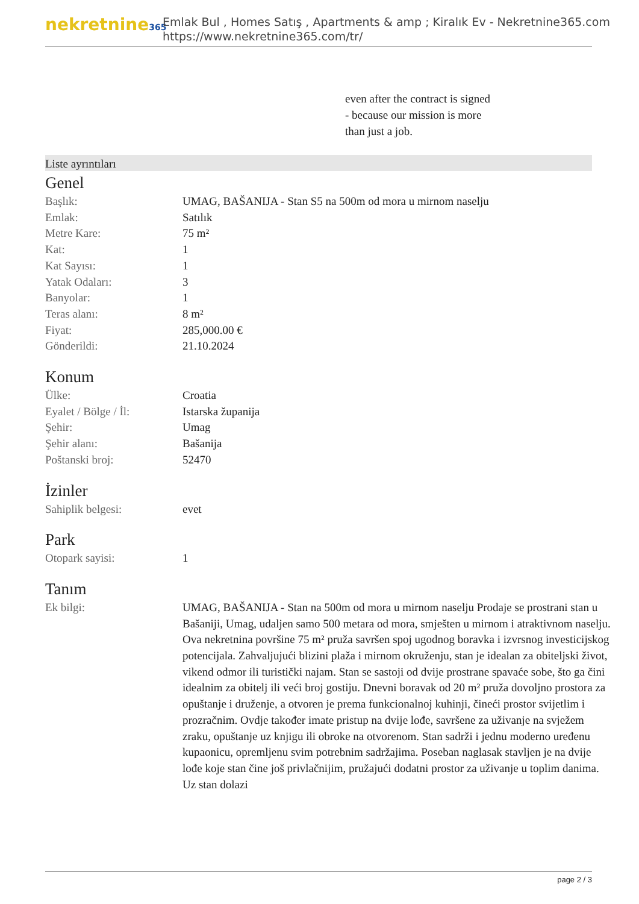nekretnine365
Emlak Bul , Homes Satış , Apartments & amp ; Kiralık Ev - Nekretnine365.com
https://www.nekretnine365.com/tr/
even after the contract is signed
- because our mission is more
than just a job.
Liste ayrıntıları
Genel
| Başlık: | UMAG, BAŠANIJA - Stan S5 na 500m od mora u mirnom naselju |
| Emlak: | Satılık |
| Metre Kare: | 75 m² |
| Kat: | 1 |
| Kat Sayısı: | 1 |
| Yatak Odaları: | 3 |
| Banyolar: | 1 |
| Teras alanı: | 8 m² |
| Fiyat: | 285,000.00 € |
| Gönderildi: | 21.10.2024 |
Konum
| Ülke: | Croatia |
| Eyalet / Bölge / İl: | Istarska županija |
| Şehir: | Umag |
| Şehir alanı: | Bašanija |
| Poštanski broj: | 52470 |
İzinler
| Sahiplik belgesi: | evet |
Park
| Otopark sayisi: | 1 |
Tanım
| Ek bilgi: | UMAG, BAŠANIJA - Stan na 500m od mora u mirnom naselju Prodaje se prostrani stan u Bašaniji, Umag, udaljen samo 500 metara od mora, smješten u mirnom i atraktivnom naselju. Ova nekretnina površine 75 m² pruža savršen spoj ugodnog boravka i izvrsnog investicijskog potencijala. Zahvaljujući blizini plaža i mirnom okruženju, stan je idealan za obiteljski život, vikend odmor ili turistički najam. Stan se sastoji od dvije prostrane spavaće sobe, što ga čini idealnim za obitelj ili veći broj gostiju. Dnevni boravak od 20 m² pruža dovoljno prostora za opuštanje i druženje, a otvoren je prema funkcionalnoj kuhinji, čineći prostor svijetlim i prozračnim. Ovdje također imate pristup na dvije lođe, savršene za uživanje na svježem zraku, opuštanje uz knjigu ili obroke na otvorenom. Stan sadrži i jednu moderno uređenu kupaonicu, opremljenu svim potrebnim sadržajima. Poseban naglasak stavljen je na dvije lođe koje stan čine još privlačnijim, pružajući dodatni prostor za uživanje u toplim danima. Uz stan dolazi |
page 2 / 3